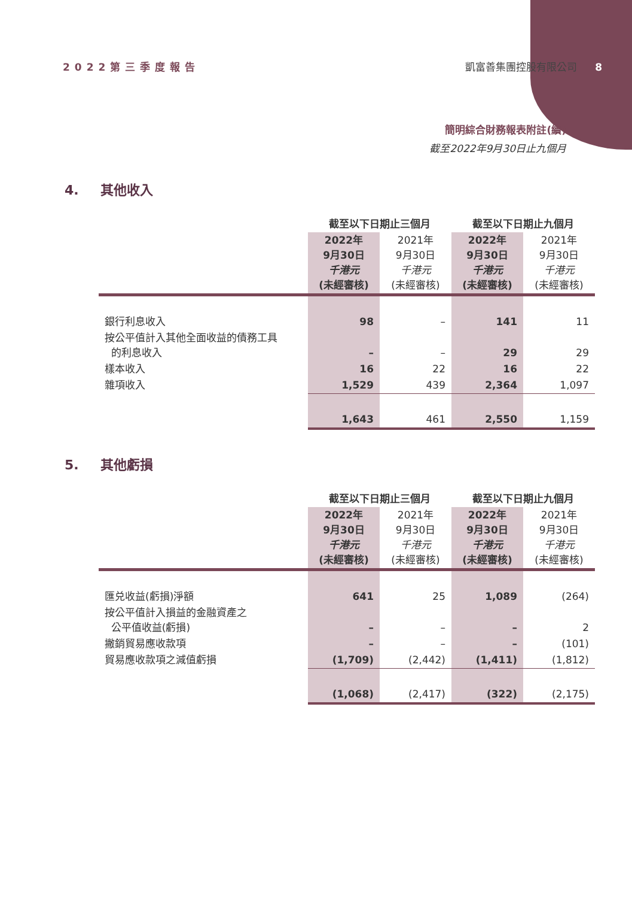2022第三季度報告 凱富善集團控股有限公司 8
簡明綜合財務報表附註(續)
截至2022年9月30日止九個月
4. 其他收入
| | 截至以下日期止三個月 | | 截至以下日期止九個月 | |
| --- | --- | --- | --- | --- |
| | 2022年 9月30日 千港元 (未經審核) | 2021年 9月30日 千港元 (未經審核) | 2022年 9月30日 千港元 (未經審核) | 2021年 9月30日 千港元 (未經審核) |
| 銀行利息收入 | 98 | – | 141 | 11 |
| 按公平值計入其他全面收益的債務工具 的利息收入 | – | – | 29 | 29 |
| 樣本收入 | 16 | 22 | 16 | 22 |
| 雜項收入 | 1,529 | 439 | 2,364 | 1,097 |
| | 1,643 | 461 | 2,550 | 1,159 |
5. 其他虧損
| | 截至以下日期止三個月 | | 截至以下日期止九個月 | |
| --- | --- | --- | --- | --- |
| | 2022年 9月30日 千港元 (未經審核) | 2021年 9月30日 千港元 (未經審核) | 2022年 9月30日 千港元 (未經審核) | 2021年 9月30日 千港元 (未經審核) |
| 匯兑收益(虧損)淨額 | 641 | 25 | 1,089 | (264) |
| 按公平值計入損益的金融資產之 公平值收益(虧損) | – | – | – | 2 |
| 撇銷貿易應收款項 | – | – | – | (101) |
| 貿易應收款項之減值虧損 | (1,709) | (2,442) | (1,411) | (1,812) |
| | (1,068) | (2,417) | (322) | (2,175) |